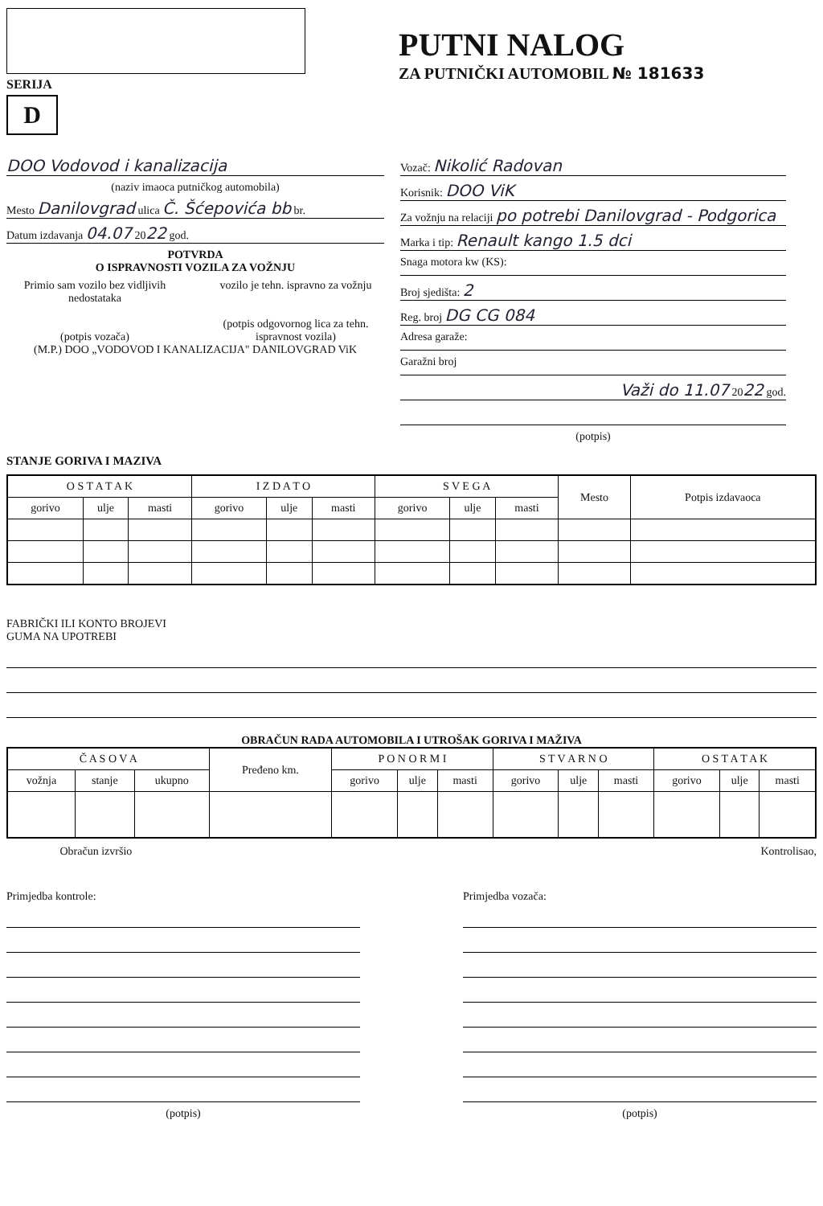SERIJA
D
PUTNI NALOG
ZA PUTNIČKI AUTOMOBIL № 181633
DOO Vodovod i kanalizacija
(naziv imaoca putničkog automobila)
Mesto Danilovgrad ulica Č. Šćepovića bb br.
Datum izdavanja 04.07 2022 god.
POTVRDA
O ISPRAVNOSTI VOZILA ZA VOŽNJU
Primio sam vozilo bez vidljivih nedostataka
(potpis vozača)
vozilo je tehn. ispravno za vožnju
(potpis odgovornog lica za tehn. ispravnost vozila)
(M.P.) DOO „VODOVOD I KANALIZACIJA" DANILOVGRAD ViK
Vozač: Nikolić Radovan
Korisnik: DOO ViK
Za vožnju na relaciji po potrebi Danilovgrad - Podgorica
Marka i tip: Renault kango 1.5 dci
Snaga motora kw (KS):
Broj sjedišta: 2
Reg. broj DG CG 084
Adresa garaže:
Garažni broj
Važi do 11.07 2022 god.
(potpis)
STANJE GORIVA I MAZIVA
| O S T A T A K | | | I Z D A T O | | | S V E G A | | | Mesto | Potpis izdavaoca |
| --- | --- | --- | --- | --- | --- | --- | --- | --- | --- | --- |
| gorivo | ulje | masti | gorivo | ulje | masti | gorivo | ulje | masti | | |
FABRIČKI ILI KONTO BROJEVI
GUMA NA UPOTREBI
OBRAČUN RADA AUTOMOBILA I UTROŠAK GORIVA I MAŽIVA
| Č A S O V A | | | Pređeno km. | P O N O R M I | | | S T V A R N O | | | O S T A T A K | | |
| --- | --- | --- | --- | --- | --- | --- | --- | --- | --- | --- | --- | --- |
| vožnja | stanje | ukupno | | gorivo | ulje | masti | gorivo | ulje | masti | gorivo | ulje | masti |
Obračun izvršio Kontrolisao,
Primjedba kontrole:
(potpis)
Primjedba vozača:
(potpis)